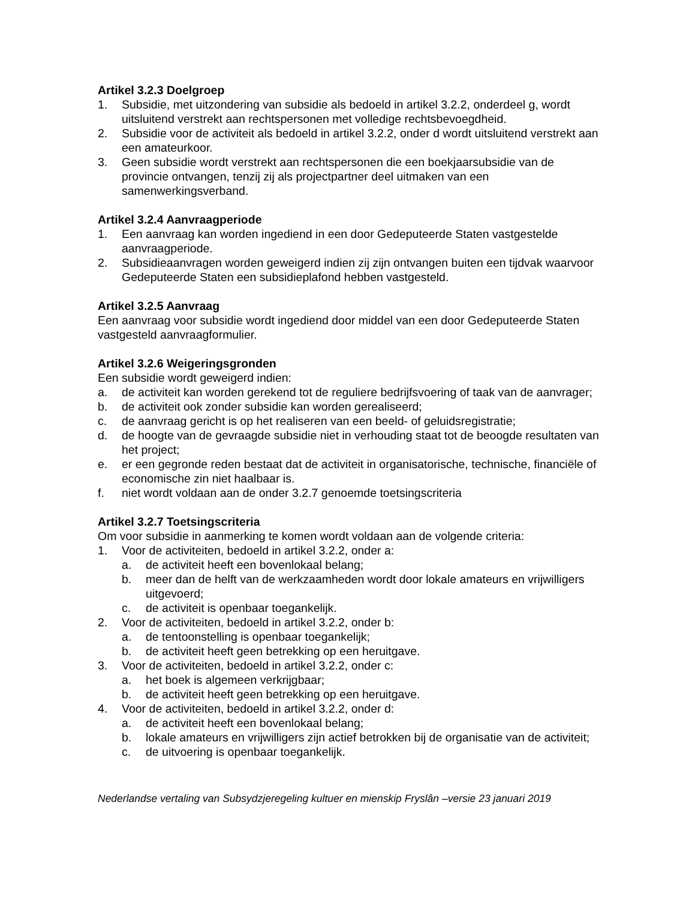Artikel 3.2.3 Doelgroep
1. Subsidie, met uitzondering van subsidie als bedoeld in artikel 3.2.2, onderdeel g, wordt uitsluitend verstrekt aan rechtspersonen met volledige rechtsbevoegdheid.
2. Subsidie voor de activiteit als bedoeld in artikel 3.2.2, onder d wordt uitsluitend verstrekt aan een amateurkoor.
3. Geen subsidie wordt verstrekt aan rechtspersonen die een boekjaarsubsidie van de provincie ontvangen, tenzij zij als projectpartner deel uitmaken van een samenwerkingsverband.
Artikel 3.2.4 Aanvraagperiode
1. Een aanvraag kan worden ingediend in een door Gedeputeerde Staten vastgestelde aanvraagperiode.
2. Subsidieaanvragen worden geweigerd indien zij zijn ontvangen buiten een tijdvak waarvoor Gedeputeerde Staten een subsidieplafond hebben vastgesteld.
Artikel 3.2.5 Aanvraag
Een aanvraag voor subsidie wordt ingediend door middel van een door Gedeputeerde Staten vastgesteld aanvraagformulier.
Artikel 3.2.6 Weigeringsgronden
Een subsidie wordt geweigerd indien:
a. de activiteit kan worden gerekend tot de reguliere bedrijfsvoering of taak van de aanvrager;
b. de activiteit ook zonder subsidie kan worden gerealiseerd;
c. de aanvraag gericht is op het realiseren van een beeld- of geluidsregistratie;
d. de hoogte van de gevraagde subsidie niet in verhouding staat tot de beoogde resultaten van het project;
e. er een gegronde reden bestaat dat de activiteit in organisatorische, technische, financiële of economische zin niet haalbaar is.
f. niet wordt voldaan aan de onder 3.2.7 genoemde toetsingscriteria
Artikel 3.2.7 Toetsingscriteria
Om voor subsidie in aanmerking te komen wordt voldaan aan de volgende criteria:
1. Voor de activiteiten, bedoeld in artikel 3.2.2, onder a:
a. de activiteit heeft een bovenlokaal belang;
b. meer dan de helft van de werkzaamheden wordt door lokale amateurs en vrijwilligers uitgevoerd;
c. de activiteit is openbaar toegankelijk.
2. Voor de activiteiten, bedoeld in artikel 3.2.2, onder b:
a. de tentoonstelling is openbaar toegankelijk;
b. de activiteit heeft geen betrekking op een heruitgave.
3. Voor de activiteiten, bedoeld in artikel 3.2.2, onder c:
a. het boek is algemeen verkrijgbaar;
b. de activiteit heeft geen betrekking op een heruitgave.
4. Voor de activiteiten, bedoeld in artikel 3.2.2, onder d:
a. de activiteit heeft een bovenlokaal belang;
b. lokale amateurs en vrijwilligers zijn actief betrokken bij de organisatie van de activiteit;
c. de uitvoering is openbaar toegankelijk.
Nederlandse vertaling van Subsydzjeregeling kultuer en mienskip Fryslân –versie 23 januari 2019